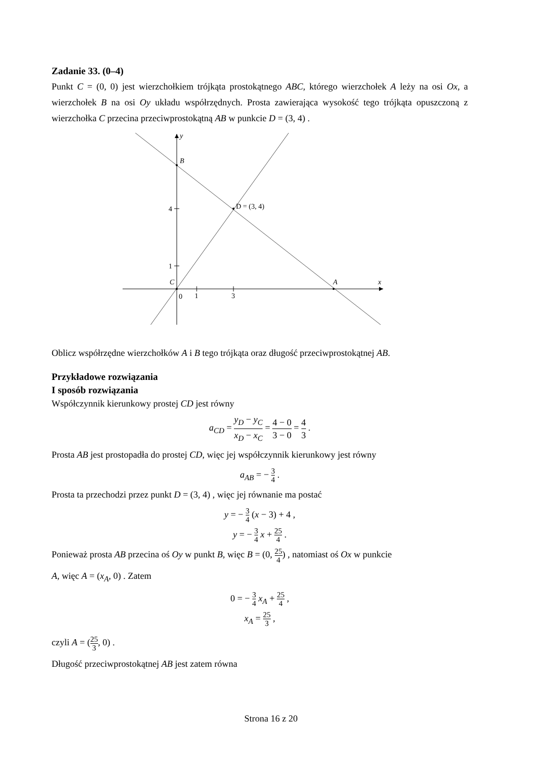Zadanie 33. (0–4)
Punkt C = (0, 0) jest wierzchołkiem trójkąta prostokątnego ABC, którego wierzchołek A leży na osi Ox, a wierzchołek B na osi Oy układu współrzędnych. Prosta zawierająca wysokość tego trójkąta opuszczoną z wierzchołka C przecina przeciwprostokątną AB w punkcie D = (3, 4) .
y
B
D = (3, 4)
4
1
C
A
x
0
1
3
Oblicz współrzędne wierzchołków A i B tego trójkąta oraz długość przeciwprostokątnej AB.
Przykładowe rozwiązania
I sposób rozwiązania
Współczynnik kierunkowy prostej CD jest równy
a<sub>CD</sub> = y<sub>D</sub> − y<sub>C</sub> x<sub>D</sub> − x<sub>C</sub> = 4 − 0 3 − 0 = 4 3 .
Prosta AB jest prostopadła do prostej CD, więc jej współczynnik kierunkowy jest równy
a<sub>AB</sub> = − 3 4 .
Prosta ta przechodzi przez punkt D = (3, 4) , więc jej równanie ma postać
y = − 3 4 (x − 3) + 4 ,
y = − 3 4 x + 25 4 .
Ponieważ prosta AB przecina oś Oy w punkt B, więc B = (0, 25 4) , natomiast oś Ox w punkcie
A, więc A = (x<sub>A</sub>, 0) . Zatem
0 = − 3 4 x<sub>A</sub> + 25 4 ,
x<sub>A</sub> = 25 3 ,
czyli A = (25 3, 0) .
Długość przeciwprostokątnej AB jest zatem równa
Strona 16 z 20